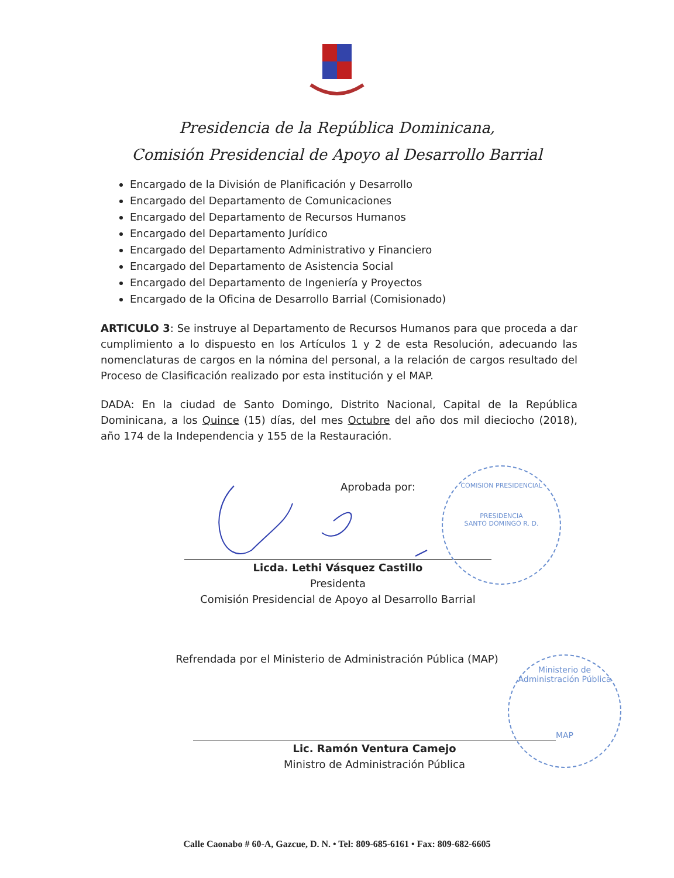Presidencia de la República Dominicana,
Comisión Presidencial de Apoyo al Desarrollo Barrial
Encargado de la División de Planificación y Desarrollo
Encargado del Departamento de Comunicaciones
Encargado del Departamento de Recursos Humanos
Encargado del Departamento Jurídico
Encargado del Departamento Administrativo y Financiero
Encargado del Departamento de Asistencia Social
Encargado del Departamento de Ingeniería y Proyectos
Encargado de la Oficina de Desarrollo Barrial (Comisionado)
ARTICULO 3: Se instruye al Departamento de Recursos Humanos para que proceda a dar cumplimiento a lo dispuesto en los Artículos 1 y 2 de esta Resolución, adecuando las nomenclaturas de cargos en la nómina del personal, a la relación de cargos resultado del Proceso de Clasificación realizado por esta institución y el MAP.
DADA: En la ciudad de Santo Domingo, Distrito Nacional, Capital de la República Dominicana, a los Quince (15) días, del mes Octubre del año dos mil dieciocho (2018), año 174 de la Independencia y 155 de la Restauración.
Aprobada por:
Licda. Lethi Vásquez Castillo
Presidenta
Comisión Presidencial de Apoyo al Desarrollo Barrial
Refrendada por el Ministerio de Administración Pública (MAP)
Lic. Ramón Ventura Camejo
Ministro de Administración Pública
COMISION PRESIDENCIAL
PRESIDENCIA
SANTO DOMINGO R. D.
Ministerio de Administración Pública
MAP
Calle Caonabo # 60-A, Gazcue, D. N. • Tel: 809-685-6161 • Fax: 809-682-6605